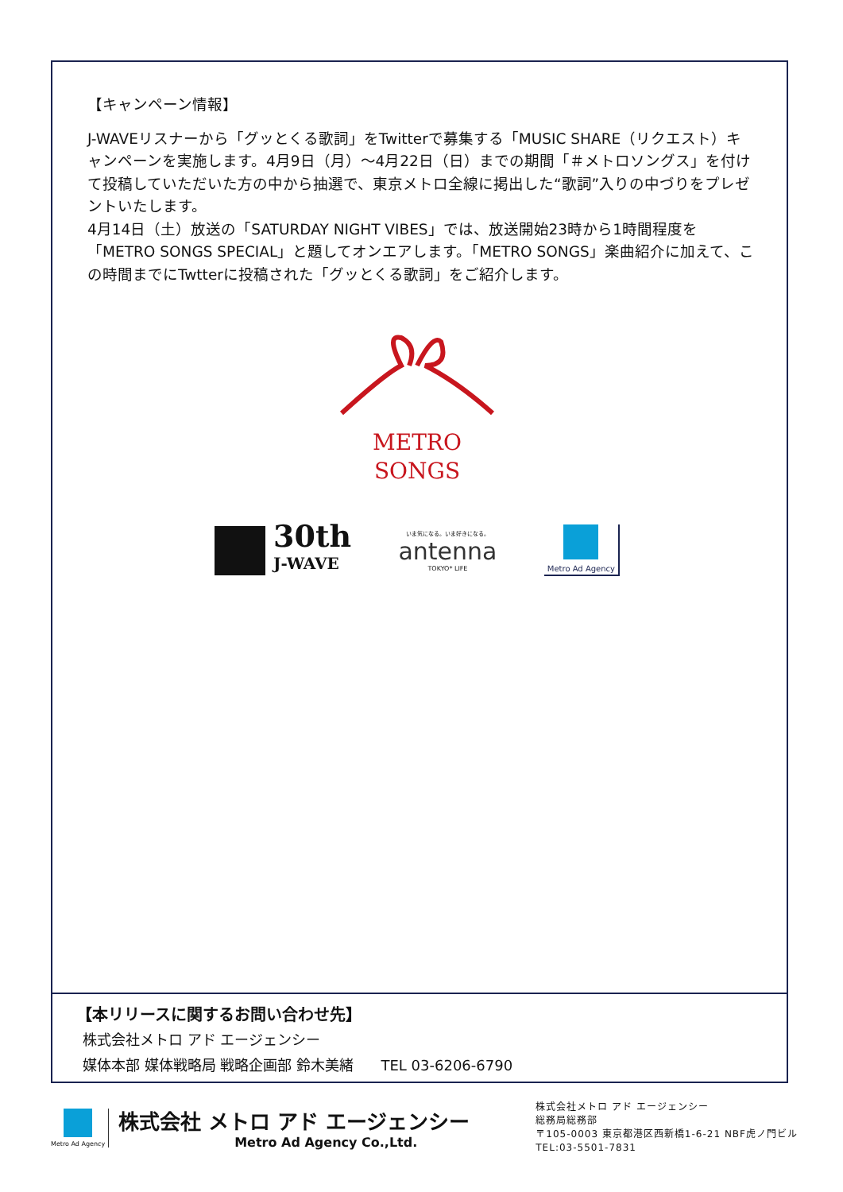【キャンペーン情報】
J-WAVEリスナーから「グッとくる歌詞」をTwitterで募集する「MUSIC SHARE（リクエスト）キャンペーンを実施します。4月9日（月）～4月22日（日）までの期間「＃メトロソングス」を付けて投稿していただいた方の中から抽選で、東京メトロ全線に掲出した“歌詞”入りの中づりをプレゼントいたします。
4月14日（土）放送の「SATURDAY NIGHT VIBES」では、放送開始23時から1時間程度を「METRO SONGS SPECIAL」と題してオンエアします。「METRO SONGS」楽曲紹介に加えて、この時間までにTwtterに投稿された「グッとくる歌詞」をご紹介します。
METRO
SONGS
30th
J-WAVE
いま気になる。いま好きになる。
antenna
TOKYO* LIFE
Metro Ad Agency
【本リリースに関するお問い合わせ先】
株式会社メトロ アド エージェンシー
媒体本部 媒体戦略局 戦略企画部 鈴木美緒 TEL 03-6206-6790
Metro Ad Agency
株式会社 メトロ アド エージェンシー
Metro Ad Agency Co.,Ltd.
株式会社メトロ アド エージェンシー
総務局総務部
〒105-0003 東京都港区西新橋1-6-21 NBF虎ノ門ビル
TEL:03-5501-7831